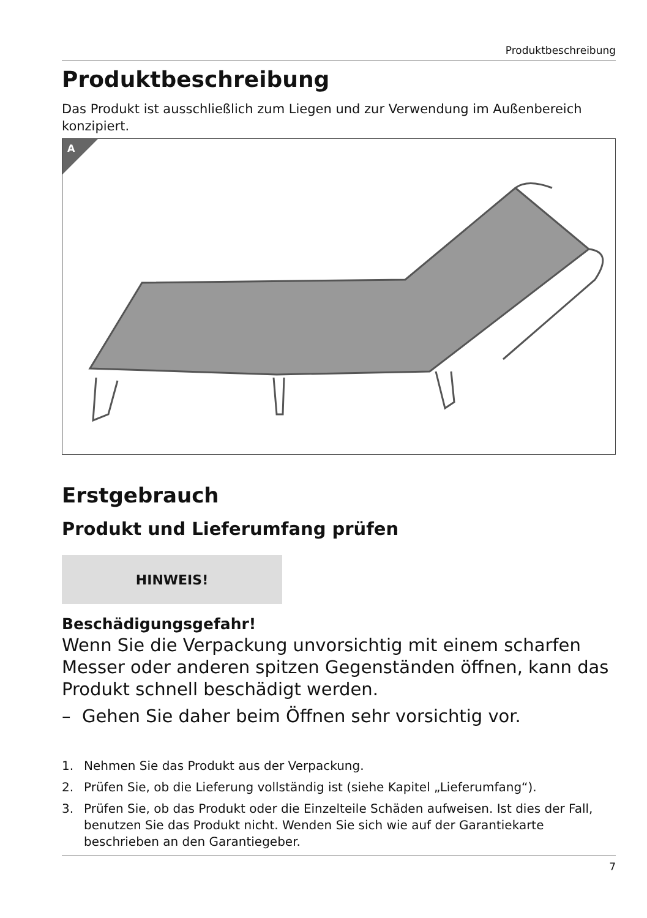Produktbeschreibung
Produktbeschreibung
Das Produkt ist ausschließlich zum Liegen und zur Verwendung im Außenbereich konzipiert.
A
Erstgebrauch
Produkt und Lieferumfang prüfen
HINWEIS!
Beschädigungsgefahr!
Wenn Sie die Verpackung unvorsichtig mit einem scharfen Messer oder anderen spitzen Gegenständen öffnen, kann das Produkt schnell beschädigt werden.
– Gehen Sie daher beim Öffnen sehr vorsichtig vor.
1. Nehmen Sie das Produkt aus der Verpackung.
2. Prüfen Sie, ob die Lieferung vollständig ist (siehe Kapitel „Lieferumfang“).
3. Prüfen Sie, ob das Produkt oder die Einzelteile Schäden aufweisen. Ist dies der Fall, benutzen Sie das Produkt nicht. Wenden Sie sich wie auf der Garantiekarte beschrieben an den Garantiegeber.
7